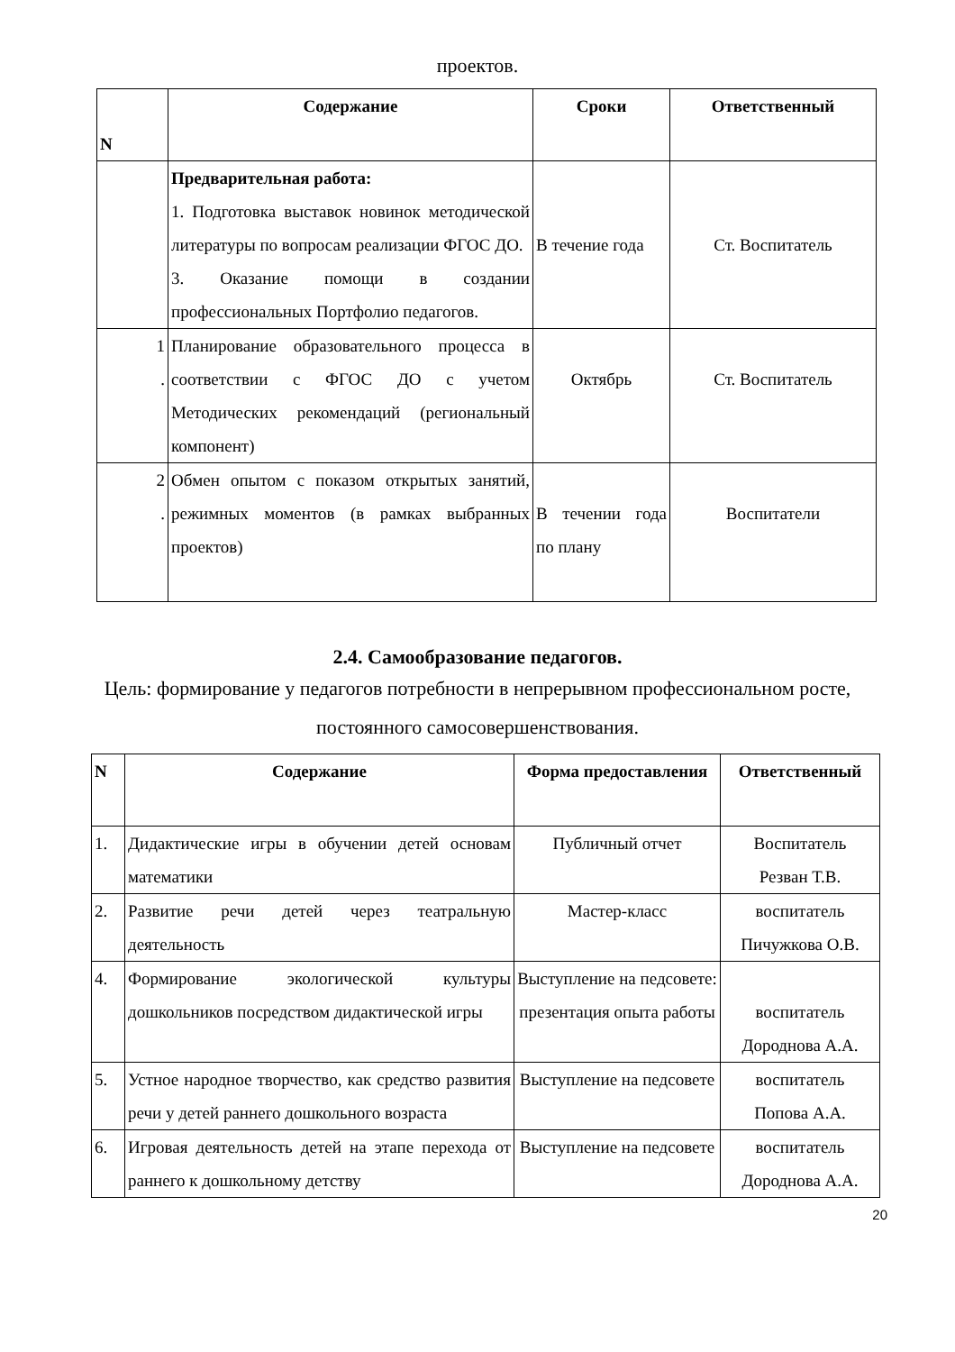проектов.
| N | Содержание | Сроки | Ответственный |
| --- | --- | --- | --- |
| | Предварительная работа: 1. Подготовка выставок новинок методической литературы по вопросам реализации ФГОС ДО. 3. Оказание помощи в создании профессиональных Портфолио педагогов. | В течение года | Ст. Воспитатель |
| 1 . | Планирование образовательного процесса в соответствии с ФГОС ДО с учетом Методических рекомендаций (региональный компонент) | Октябрь | Ст. Воспитатель |
| 2 . | Обмен опытом с показом открытых занятий, режимных моментов (в рамках выбранных проектов) | В течении года по плану | Воспитатели |
2.4. Самообразование педагогов.
Цель: формирование у педагогов потребности в непрерывном профессиональном росте, постоянного самосовершенствования.
| N | Содержание | Форма предоставления | Ответственный |
| --- | --- | --- | --- |
| 1. | Дидактические игры в обучении детей основам математики | Публичный отчет | Воспитатель Резван Т.В. |
| 2. | Развитие речи детей через театральную деятельность | Мастер-класс | воспитатель Пичужкова О.В. |
| 4. | Формирование экологической культуры дошкольников посредством дидактической игры | Выступление на педсовете: презентация опыта работы | воспитатель Дороднова А.А. |
| 5. | Устное народное творчество, как средство развития речи у детей раннего дошкольного возраста | Выступление на педсовете | воспитатель Попова А.А. |
| 6. | Игровая деятельность детей на этапе перехода от раннего к дошкольному детству | Выступление на педсовете | воспитатель Дороднова А.А. |
20